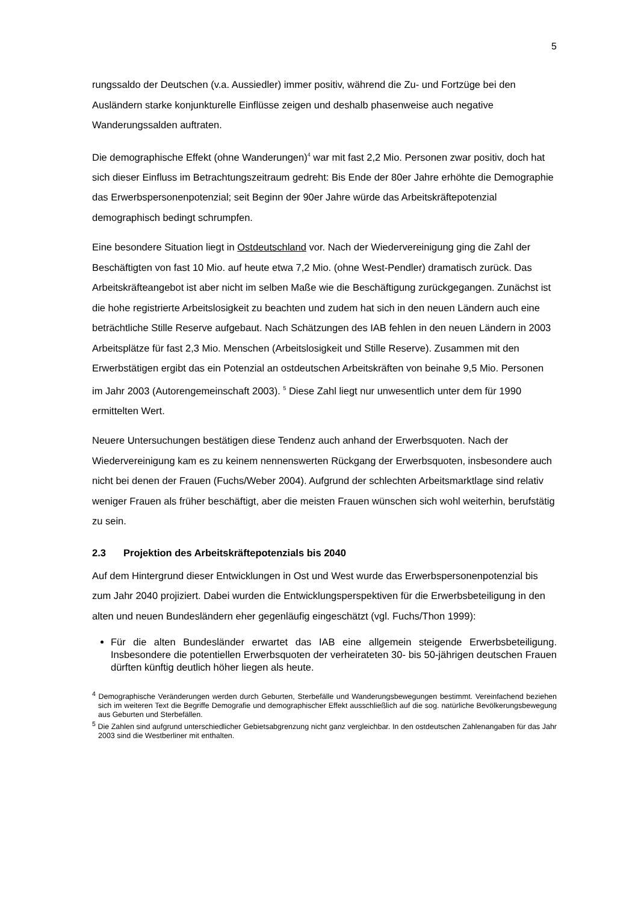5
rungssaldo der Deutschen (v.a. Aussiedler) immer positiv, während die Zu- und Fortzüge bei den Ausländern starke konjunkturelle Einflüsse zeigen und deshalb phasenweise auch negative Wanderungssalden auftraten.
Die demographische Effekt (ohne Wanderungen)<sup>4</sup> war mit fast 2,2 Mio. Personen zwar positiv, doch hat sich dieser Einfluss im Betrachtungszeitraum gedreht: Bis Ende der 80er Jahre erhöhte die Demographie das Erwerbspersonenpotenzial; seit Beginn der 90er Jahre würde das Arbeitskräftepotenzial demographisch bedingt schrumpfen.
Eine besondere Situation liegt in Ostdeutschland vor. Nach der Wiedervereinigung ging die Zahl der Beschäftigten von fast 10 Mio. auf heute etwa 7,2 Mio. (ohne West-Pendler) dramatisch zurück. Das Arbeitskräfteangebot ist aber nicht im selben Maße wie die Beschäftigung zurückgegangen. Zunächst ist die hohe registrierte Arbeitslosigkeit zu beachten und zudem hat sich in den neuen Ländern auch eine beträchtliche Stille Reserve aufgebaut. Nach Schätzungen des IAB fehlen in den neuen Ländern in 2003 Arbeitsplätze für fast 2,3 Mio. Menschen (Arbeitslosigkeit und Stille Reserve). Zusammen mit den Erwerbstätigen ergibt das ein Potenzial an ostdeutschen Arbeitskräften von beinahe 9,5 Mio. Personen im Jahr 2003 (Autorengemeinschaft 2003). <sup>5</sup> Diese Zahl liegt nur unwesentlich unter dem für 1990 ermittelten Wert.
Neuere Untersuchungen bestätigen diese Tendenz auch anhand der Erwerbsquoten. Nach der Wiedervereinigung kam es zu keinem nennenswerten Rückgang der Erwerbsquoten, insbesondere auch nicht bei denen der Frauen (Fuchs/Weber 2004). Aufgrund der schlechten Arbeitsmarktlage sind relativ weniger Frauen als früher beschäftigt, aber die meisten Frauen wünschen sich wohl weiterhin, berufstätig zu sein.
2.3 Projektion des Arbeitskräftepotenzials bis 2040
Auf dem Hintergrund dieser Entwicklungen in Ost und West wurde das Erwerbspersonenpotenzial bis zum Jahr 2040 projiziert. Dabei wurden die Entwicklungsperspektiven für die Erwerbsbeteiligung in den alten und neuen Bundesländern eher gegenläufig eingeschätzt (vgl. Fuchs/Thon 1999):
Für die alten Bundesländer erwartet das IAB eine allgemein steigende Erwerbsbeteiligung. Insbesondere die potentiellen Erwerbsquoten der verheirateten 30- bis 50-jährigen deutschen Frauen dürften künftig deutlich höher liegen als heute.
<sup>4</sup> Demographische Veränderungen werden durch Geburten, Sterbefälle und Wanderungsbewegungen bestimmt. Vereinfachend beziehen sich im weiteren Text die Begriffe Demografie und demographischer Effekt ausschließlich auf die sog. natürliche Bevölkerungsbewegung aus Geburten und Sterbefällen.
<sup>5</sup> Die Zahlen sind aufgrund unterschiedlicher Gebietsabgrenzung nicht ganz vergleichbar. In den ostdeutschen Zahlenangaben für das Jahr 2003 sind die Westberliner mit enthalten.